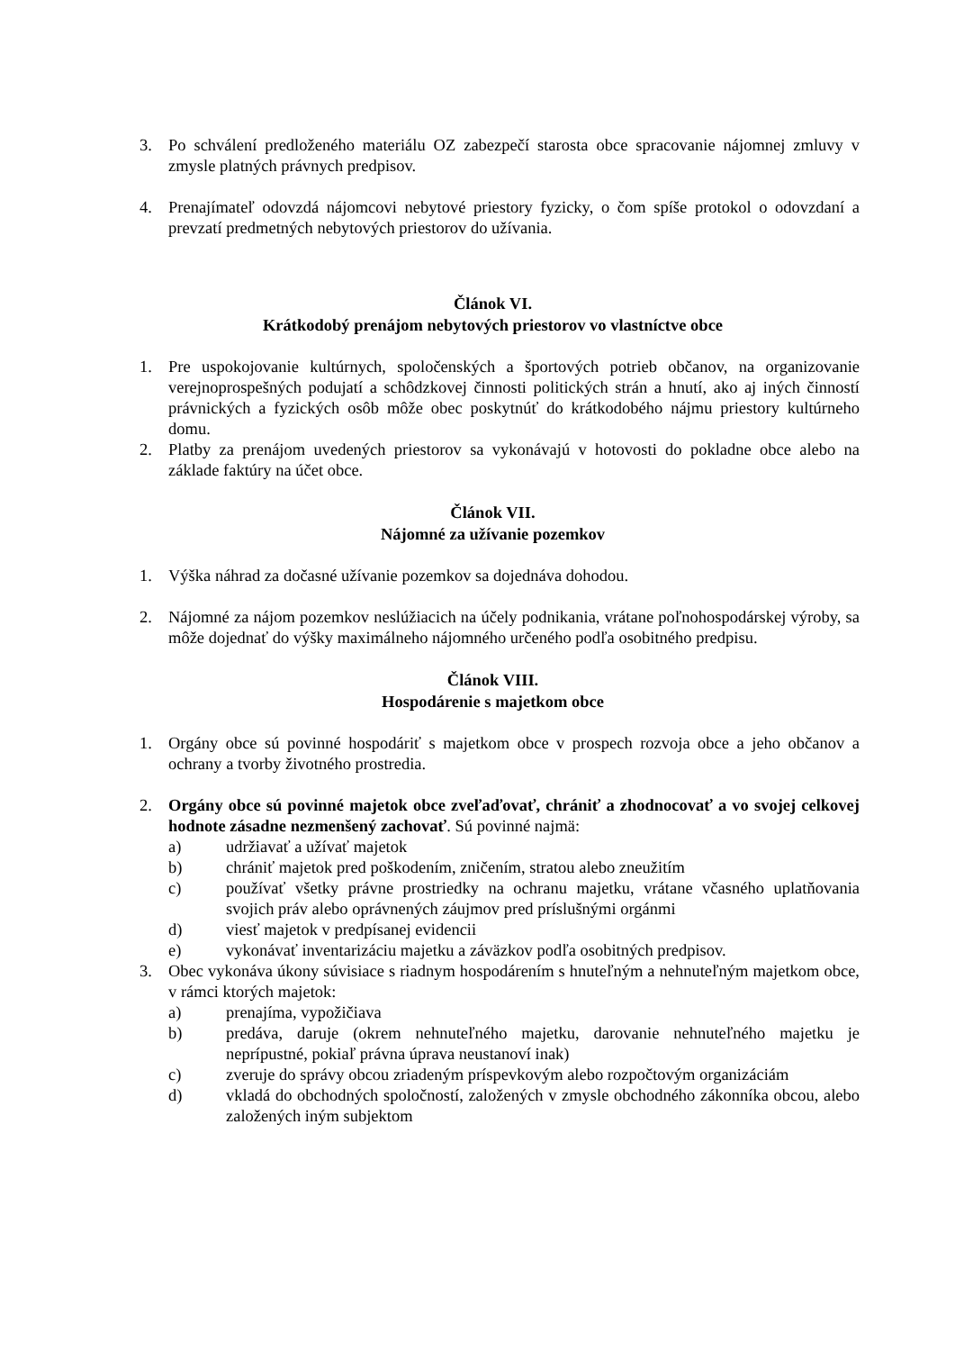3. Po schválení predloženého materiálu OZ zabezpečí starosta obce spracovanie nájomnej zmluvy v zmysle platných právnych predpisov.
4. Prenajímateľ odovzdá nájomcovi nebytové priestory fyzicky, o čom spíše protokol o odovzdaní a prevzatí predmetných nebytových priestorov do užívania.
Článok VI.
Krátkodobý prenájom nebytových priestorov vo vlastníctve obce
1. Pre uspokojovanie kultúrnych, spoločenských a športových potrieb občanov, na organizovanie verejnoprospešných podujatí a schôdzkovej činnosti politických strán a hnutí, ako aj iných činností právnických a fyzických osôb môže obec poskytnúť do krátkodobého nájmu priestory kultúrneho domu.
2. Platby za prenájom uvedených priestorov sa vykonávajú v hotovosti do pokladne obce alebo na základe faktúry na účet obce.
Článok VII.
Nájomné za užívanie pozemkov
1. Výška náhrad za dočasné užívanie pozemkov sa dojednáva dohodou.
2. Nájomné za nájom pozemkov neslúžiacich na účely podnikania, vrátane poľnohospodárskej výroby, sa môže dojednať do výšky maximálneho nájomného určeného podľa osobitného predpisu.
Článok VIII.
Hospodárenie s majetkom obce
1. Orgány obce sú povinné hospodáriť s majetkom obce v prospech rozvoja obce a jeho občanov a ochrany a tvorby životného prostredia.
2. Orgány obce sú povinné majetok obce zveľaďovať, chrániť a zhodnocovať a vo svojej celkovej hodnote zásadne nezmenšený zachovať. Sú povinné najmä:
a) udržiavať a užívať majetok
b) chrániť majetok pred poškodením, zničením, stratou alebo zneužitím
c) používať všetky právne prostriedky na ochranu majetku, vrátane včasného uplatňovania svojich práv alebo oprávnených záujmov pred príslušnými orgánmi
d) viesť majetok v predpísanej evidencii
e) vykonávať inventarizáciu majetku a záväzkov podľa osobitných predpisov.
3. Obec vykonáva úkony súvisiace s riadnym hospodárením s hnuteľným a nehnuteľným majetkom obce, v rámci ktorých majetok:
a) prenajíma, vypožičiava
b) predáva, daruje (okrem nehnuteľného majetku, darovanie nehnuteľného majetku je neprípustné, pokiaľ právna úprava neustanoví inak)
c) zveruje do správy obcou zriadeným príspevkovým alebo rozpočtovým organizáciám
d) vkladá do obchodných spoločností, založených v zmysle obchodného zákonníka obcou, alebo založených iným subjektom